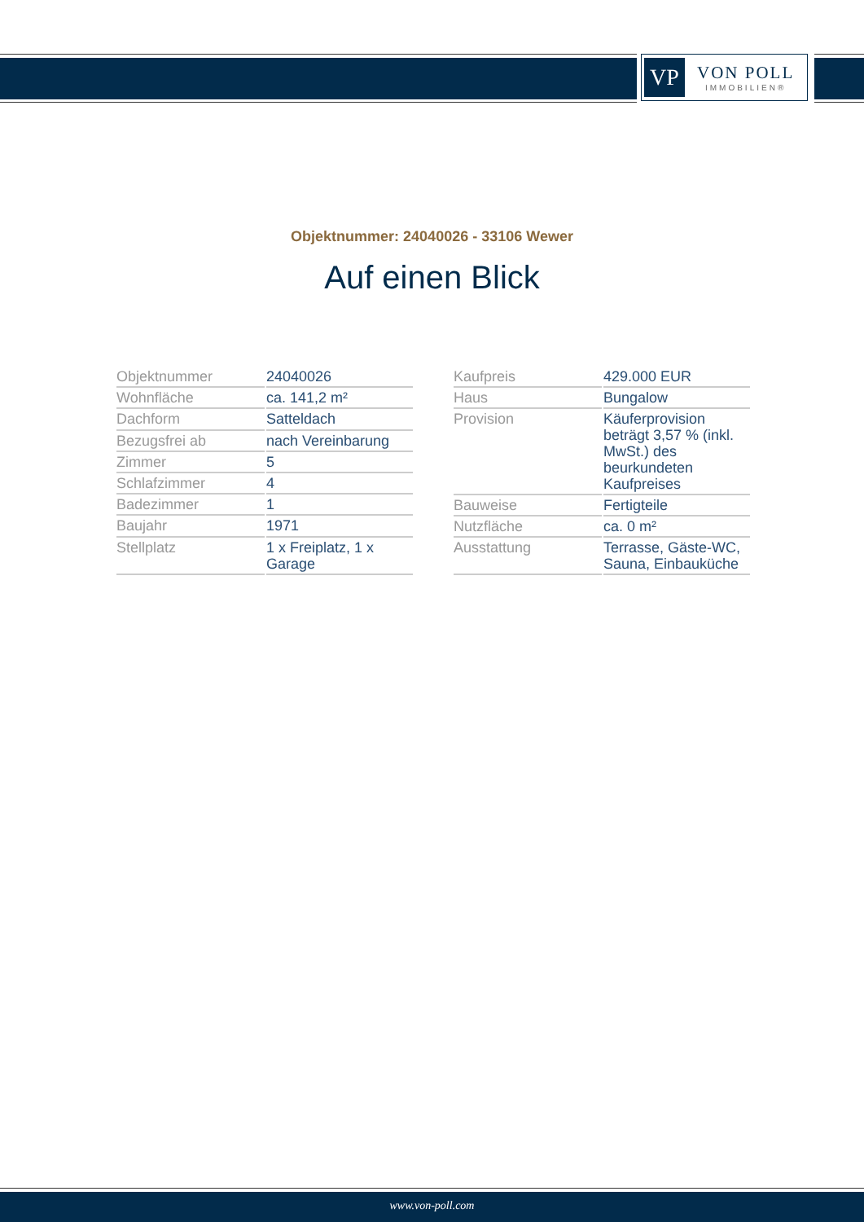VP
VON POLL
IMMOBILIEN®
Objektnummer: 24040026 - 33106 Wewer
Auf einen Blick
| Objektnummer | 24040026 |
| Wohnfläche | ca. 141,2 m² |
| Dachform | Satteldach |
| Bezugsfrei ab | nach Vereinbarung |
| Zimmer | 5 |
| Schlafzimmer | 4 |
| Badezimmer | 1 |
| Baujahr | 1971 |
| Stellplatz | 1 x Freiplatz, 1 x Garage |
| Kaufpreis | 429.000 EUR |
| Haus | Bungalow |
| Provision | Käuferprovision beträgt 3,57 % (inkl. MwSt.) des beurkundeten Kaufpreises |
| Bauweise | Fertigteile |
| Nutzfläche | ca. 0 m² |
| Ausstattung | Terrasse, Gäste-WC, Sauna, Einbauküche |
www.von-poll.com